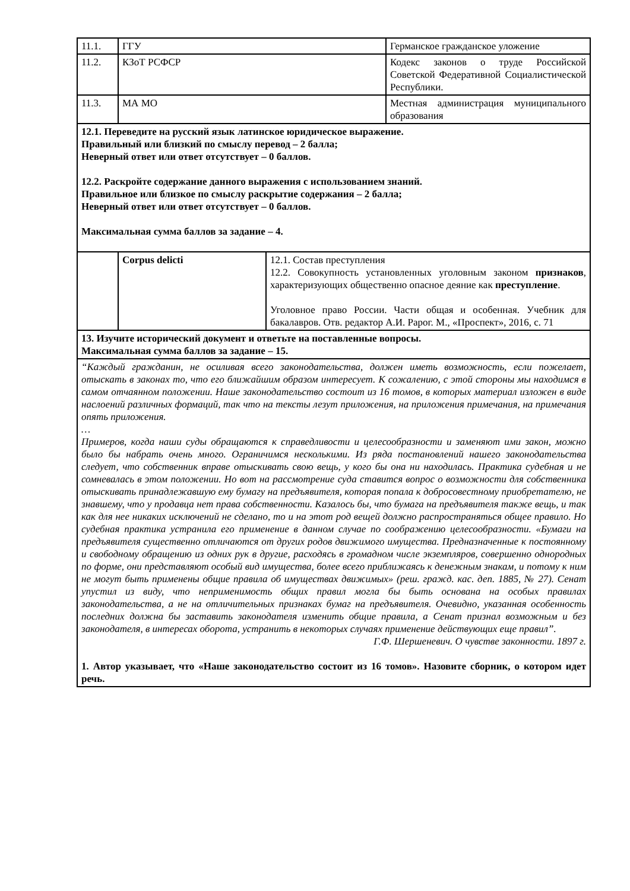| 11.1. | ГГУ | | Германское гражданское уложение |
| 11.2. | КЗоТ РСФСР | | Кодекс законов о труде Российской Советской Федеративной Социалистической Республики. |
| 11.3. | МА МО | | Местная администрация муниципального образования |
| 12.1. Переведите на русский язык латинское юридическое выражение. Правильный или близкий по смыслу перевод – 2 балла; Неверный ответ или ответ отсутствует – 0 баллов. 12.2. Раскройте содержание данного выражения с использованием знаний. Правильное или близкое по смыслу раскрытие содержания – 2 балла; Неверный ответ или ответ отсутствует – 0 баллов. Максимальная сумма баллов за задание – 4. | | | |
| | Corpus delicti | 12.1. Состав преступления 12.2. Совокупность установленных уголовным законом признаков , характеризующих общественно опасное деяние как преступление . Уголовное право России. Части общая и особенная. Учебник для бакалавров. Отв. редактор А.И. Рарог. М., «Проспект», 2016, с. 71 | |
| 13. Изучите исторический документ и ответьте на поставленные вопросы. Максимальная сумма баллов за задание – 15. | | | |
| “Каждый гражданин, не осиливая всего законодательства, должен иметь возможность, если пожелает, отыскать в законах то, что его ближайшим образом интересует. К сожалению, с этой стороны мы находимся в самом отчаянном положении. Наше законодательство состоит из 16 томов, в которых материал изложен в виде наслоений различных формаций, так что на тексты лезут приложения, на приложения примечания, на примечания опять приложения. … Примеров, когда наши суды обращаются к справедливости и целесообразности и заменяют ими закон, можно было бы набрать очень много. Ограничимся несколькими. Из ряда постановлений нашего законодательства следует, что собственник вправе отыскивать свою вещь, у кого бы она ни находилась. Практика судебная и не сомневалась в этом положении. Но вот на рассмотрение суда ставится вопрос о возможности для собственника отыскивать принадлежавшую ему бумагу на предъявителя, которая попала к добросовестному приобретателю, не знавшему, что у продавца нет права собственности. Казалось бы, что бумага на предъявителя также вещь, и так как для нее никаких исключений не сделано, то и на этот род вещей должно распространяться общее правило. Но судебная практика устранила его применение в данном случае по соображению целесообразности. «Бумаги на предъявителя существенно отличаются от других родов движимого имущества. Предназначенные к постоянному и свободному обращению из одних рук в другие, расходясь в громадном числе экземпляров, совершенно однородных по форме, они представляют особый вид имущества, более всего приближаясь к денежным знакам, и потому к ним не могут быть применены общие правила об имуществах движимых» (реш. гражд. кас. деп. 1885, № 27). Сенат упустил из виду, что неприменимость общих правил могла бы быть основана на особых правилах законодательства, а не на отличительных признаках бумаг на предъявителя. Очевидно, указанная особенность последних должна бы заставить законодателя изменить общие правила, а Сенат признал возможным и без законодателя, в интересах оборота, устранить в некоторых случаях применение действующих еще правил”. Г.Ф. Шершеневич. О чувстве законности. 1897 г. 1. Автор указывает, что «Наше законодательство состоит из 16 томов». Назовите сборник, о котором идет речь. | | | |